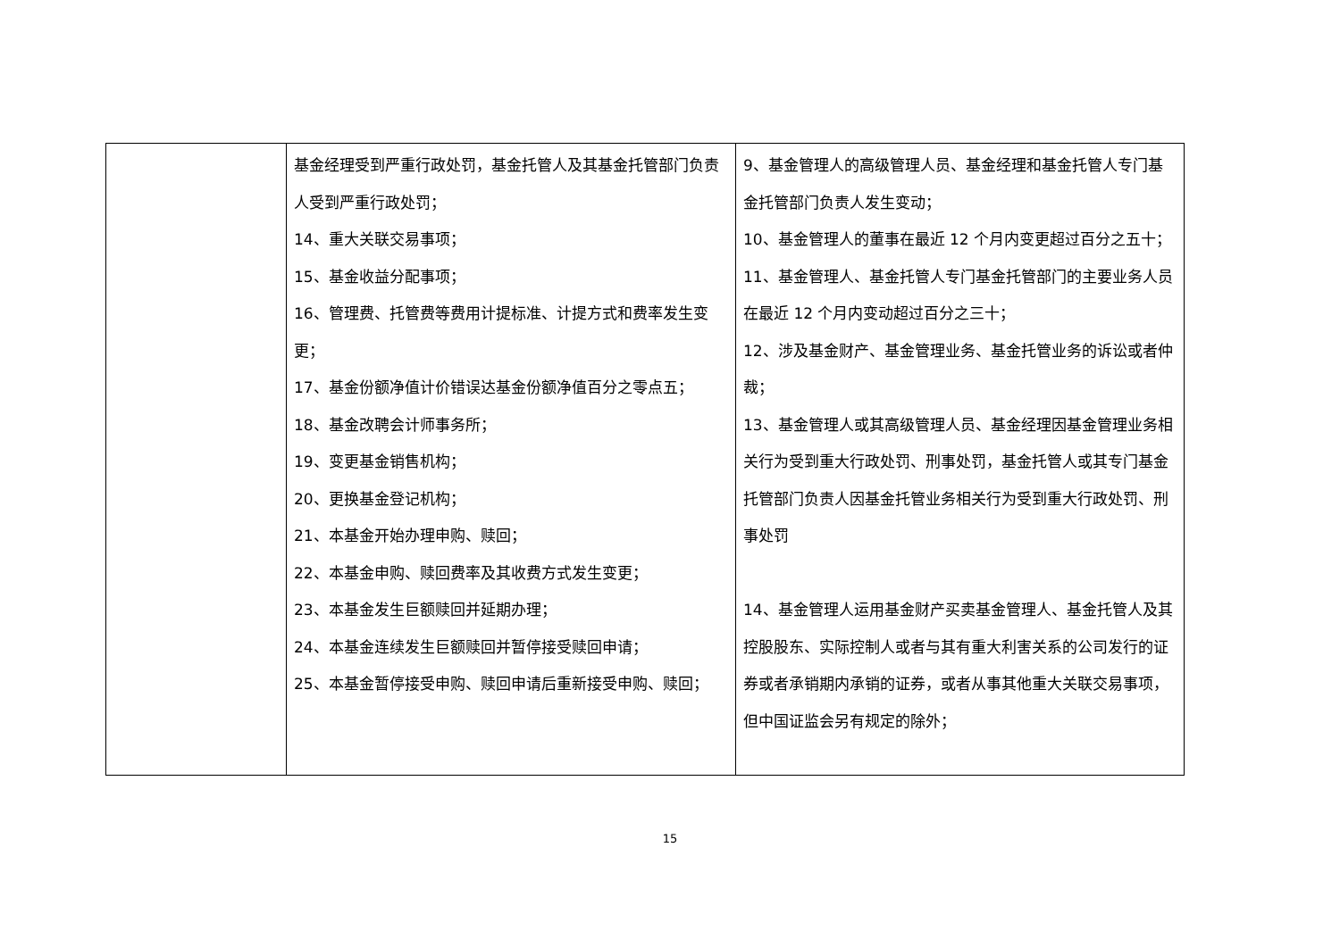| | 基金经理受到严重行政处罚，基金托管人及其基金托管部门负责人受到严重行政处罚； 14、重大关联交易事项； 15、基金收益分配事项； 16、管理费、托管费等费用计提标准、计提方式和费率发生变更； 17、基金份额净值计价错误达基金份额净值百分之零点五； 18、基金改聘会计师事务所； 19、变更基金销售机构； 20、更换基金登记机构； 21、本基金开始办理申购、赎回； 22、本基金申购、赎回费率及其收费方式发生变更； 23、本基金发生巨额赎回并延期办理； 24、本基金连续发生巨额赎回并暂停接受赎回申请； 25、本基金暂停接受申购、赎回申请后重新接受申购、赎回； | 9、基金管理人的高级管理人员、基金经理和基金托管人专门基金托管部门负责人发生变动； 10、基金管理人的董事在最近 12 个月内变更超过百分之五十； 11、基金管理人、基金托管人专门基金托管部门的主要业务人员在最近 12 个月内变动超过百分之三十； 12、涉及基金财产、基金管理业务、基金托管业务的诉讼或者仲裁； 13、基金管理人或其高级管理人员、基金经理因基金管理业务相关行为受到重大行政处罚、刑事处罚，基金托管人或其专门基金托管部门负责人因基金托管业务相关行为受到重大行政处罚、刑事处罚 14、基金管理人运用基金财产买卖基金管理人、基金托管人及其控股股东、实际控制人或者与其有重大利害关系的公司发行的证券或者承销期内承销的证券，或者从事其他重大关联交易事项，但中国证监会另有规定的除外； |
15